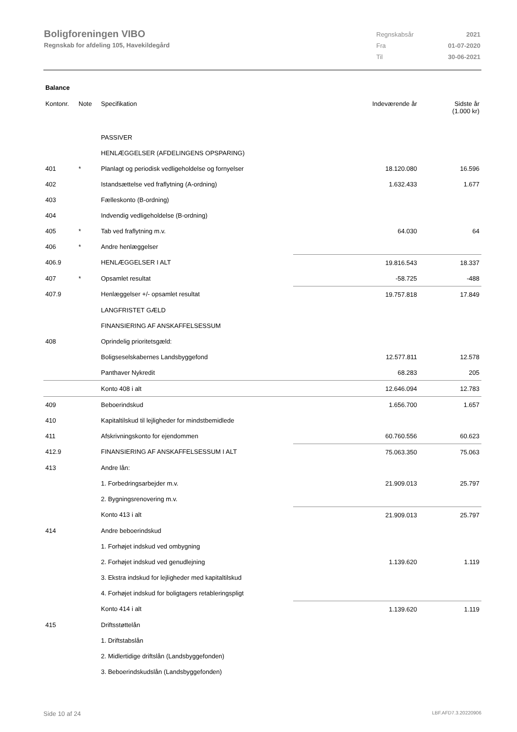Boligforeningen VIBO
Regnskab for afdeling 105, Havekildegård
| Regnskabsår | 2021 |
| Fra | 01-07-2020 |
| Til | 30-06-2021 |
Balance
| Kontonr. | Note | Specifikation | Indeværende år | | Sidste år (1.000 kr) |
| --- | --- | --- | --- | --- | --- |
| | | PASSIVER | | | |
| | | HENLÆGGELSER (AFDELINGENS OPSPARING) | | | |
| 401 | * | Planlagt og periodisk vedligeholdelse og fornyelser | 18.120.080 | | 16.596 |
| 402 | | Istandsættelse ved fraflytning (A-ordning) | 1.632.433 | | 1.677 |
| 403 | | Fælleskonto (B-ordning) | | | |
| 404 | | Indvendig vedligeholdelse (B-ordning) | | | |
| 405 | * | Tab ved fraflytning m.v. | 64.030 | | 64 |
| 406 | * | Andre henlæggelser | | | |
| 406.9 | | HENLÆGGELSER I ALT | 19.816.543 | | 18.337 |
| 407 | * | Opsamlet resultat | -58.725 | | -488 |
| 407.9 | | Henlæggelser +/- opsamlet resultat | 19.757.818 | | 17.849 |
| | | LANGFRISTET GÆLD | | | |
| | | FINANSIERING AF ANSKAFFELSESSUM | | | |
| 408 | | Oprindelig prioritetsgæld: | | | |
| | | Boligseselskabernes Landsbyggefond | 12.577.811 | | 12.578 |
| | | Panthaver Nykredit | 68.283 | | 205 |
| | | Konto 408 i alt | 12.646.094 | | 12.783 |
| 409 | | Beboerindskud | 1.656.700 | | 1.657 |
| 410 | | Kapitaltilskud til lejligheder for mindstbemidlede | | | |
| 411 | | Afskrivningskonto for ejendommen | 60.760.556 | | 60.623 |
| 412.9 | | FINANSIERING AF ANSKAFFELSESSUM I ALT | 75.063.350 | | 75.063 |
| 413 | | Andre lån: | | | |
| | | 1. Forbedringsarbejder m.v. | 21.909.013 | | 25.797 |
| | | 2. Bygningsrenovering m.v. | | | |
| | | Konto 413 i alt | 21.909.013 | | 25.797 |
| 414 | | Andre beboerindskud | | | |
| | | 1. Forhøjet indskud ved ombygning | | | |
| | | 2. Forhøjet indskud ved genudlejning | 1.139.620 | | 1.119 |
| | | 3. Ekstra indskud for lejligheder med kapitaltilskud | | | |
| | | 4. Forhøjet indskud for boligtagers retableringspligt | | | |
| | | Konto 414 i alt | 1.139.620 | | 1.119 |
| 415 | | Driftsstøttelån | | | |
| | | 1. Driftstabslån | | | |
| | | 2. Midlertidige driftslån (Landsbyggefonden) | | | |
| | | 3. Beboerindskudslån (Landsbyggefonden) | | | |
Side 10 af 24 LBF.AFD7.3.20220906